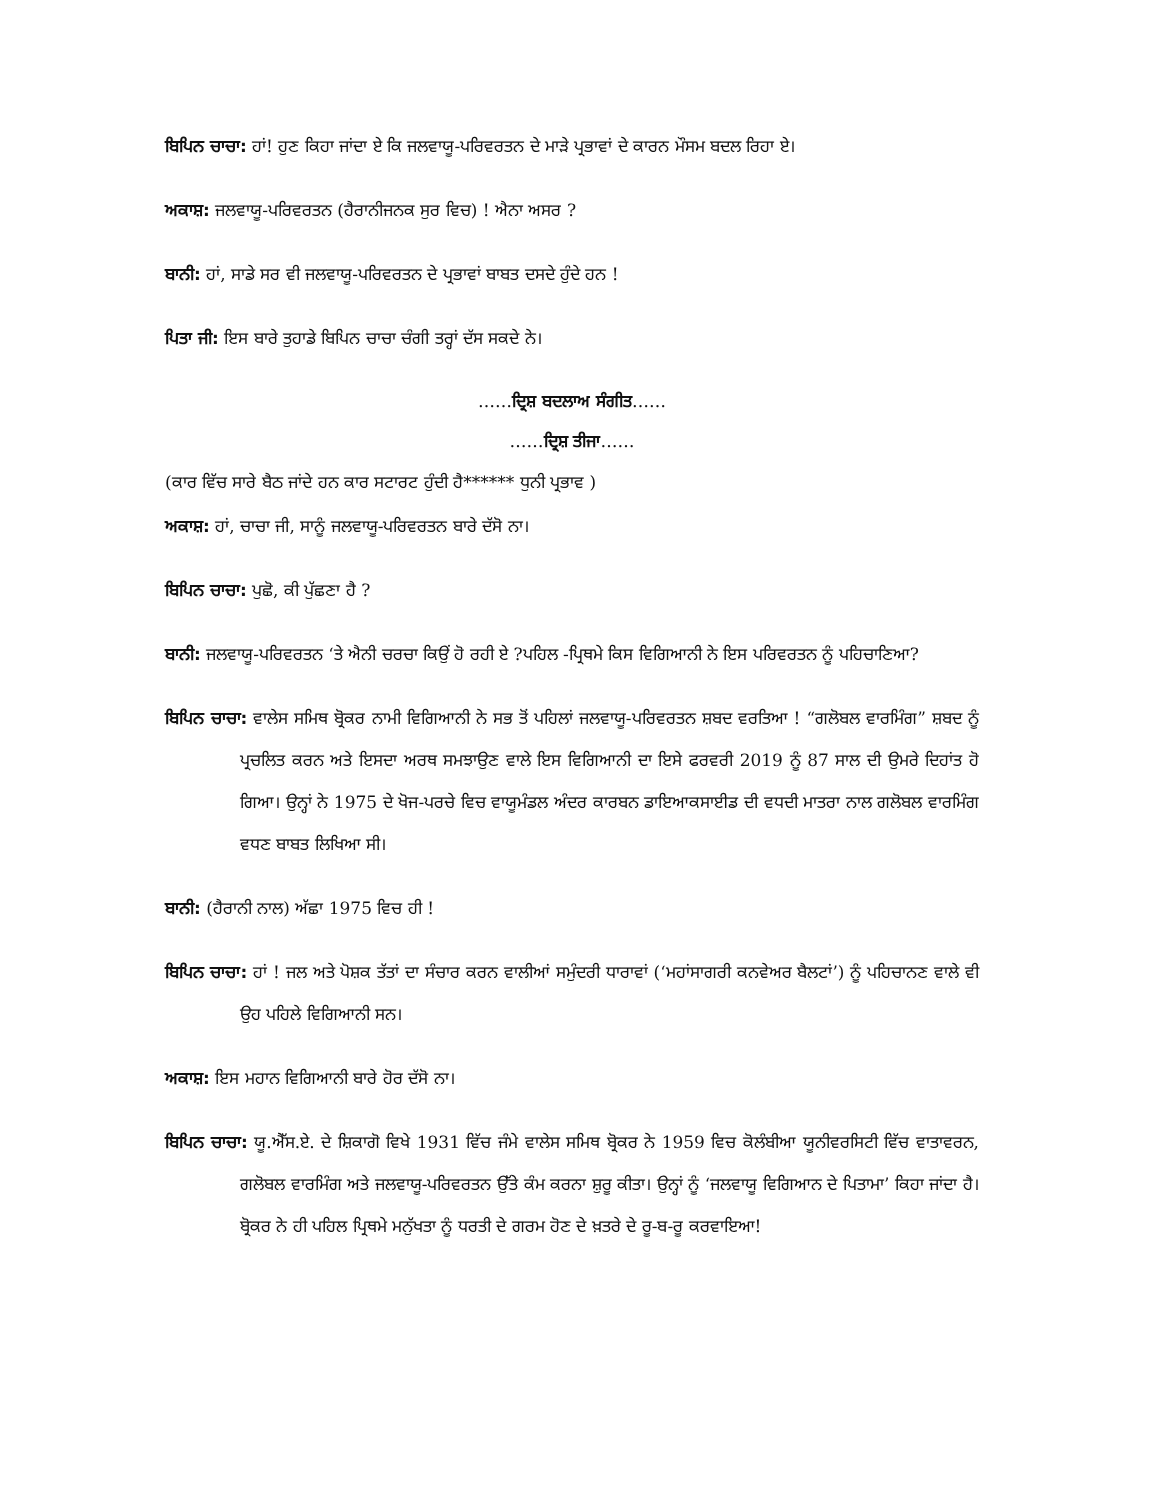ਬਿਪਿਨ ਚਾਚਾ: ਹਾਂ! ਹੁਣ ਕਿਹਾ ਜਾਂਦਾ ਏ ਕਿ ਜਲਵਾਯੂ-ਪਰਿਵਰਤਨ ਦੇ ਮਾੜੇ ਪ੍ਰਭਾਵਾਂ ਦੇ ਕਾਰਨ ਮੌਸਮ ਬਦਲ ਰਿਹਾ ਏ।
ਅਕਾਸ਼: ਜਲਵਾਯੂ-ਪਰਿਵਰਤਨ (ਹੈਰਾਨੀਜਨਕ ਸੁਰ ਵਿਚ) ! ਐਨਾ ਅਸਰ ?
ਬਾਨੀ: ਹਾਂ, ਸਾਡੇ ਸਰ ਵੀ ਜਲਵਾਯੂ-ਪਰਿਵਰਤਨ ਦੇ ਪ੍ਰਭਾਵਾਂ ਬਾਬਤ ਦਸਦੇ ਹੁੰਦੇ ਹਨ !
ਪਿਤਾ ਜੀ: ਇਸ ਬਾਰੇ ਤੁਹਾਡੇ ਬਿਪਿਨ ਚਾਚਾ ਚੰਗੀ ਤਰ੍ਹਾਂ ਦੱਸ ਸਕਦੇ ਨੇ।
……ਦ੍ਰਿਸ਼ ਬਦਲਾਅ ਸੰਗੀਤ……
……ਦ੍ਰਿਸ਼ ਤੀਜਾ……
(ਕਾਰ ਵਿੱਚ ਸਾਰੇ ਬੈਠ ਜਾਂਦੇ ਹਨ ਕਾਰ ਸਟਾਰਟ ਹੁੰਦੀ ਹੈ****** ਧੁਨੀ ਪ੍ਰਭਾਵ )
ਅਕਾਸ਼: ਹਾਂ, ਚਾਚਾ ਜੀ, ਸਾਨੂੰ ਜਲਵਾਯੂ-ਪਰਿਵਰਤਨ ਬਾਰੇ ਦੱਸੋ ਨਾ।
ਬਿਪਿਨ ਚਾਚਾ: ਪੁਛੋ, ਕੀ ਪੁੱਛਣਾ ਹੈ ?
ਬਾਨੀ: ਜਲਵਾਯੂ-ਪਰਿਵਰਤਨ ‘ਤੇ ਐਨੀ ਚਰਚਾ ਕਿਉਂ ਹੋ ਰਹੀ ਏ ?ਪਹਿਲ -ਪ੍ਰਿਥਮੇ ਕਿਸ ਵਿਗਿਆਨੀ ਨੇ ਇਸ ਪਰਿਵਰਤਨ ਨੂੰ ਪਹਿਚਾਣਿਆ?
ਬਿਪਿਨ ਚਾਚਾ: ਵਾਲੇਸ ਸਮਿਥ ਬ੍ਰੋਕਰ ਨਾਮੀ ਵਿਗਿਆਨੀ ਨੇ ਸਭ ਤੋਂ ਪਹਿਲਾਂ ਜਲਵਾਯੂ-ਪਰਿਵਰਤਨ ਸ਼ਬਦ ਵਰਤਿਆ ! “ਗਲੋਬਲ ਵਾਰਮਿੰਗ” ਸ਼ਬਦ ਨੂੰ ਪ੍ਰਚਲਿਤ ਕਰਨ ਅਤੇ ਇਸਦਾ ਅਰਥ ਸਮਝਾਉਣ ਵਾਲੇ ਇਸ ਵਿਗਿਆਨੀ ਦਾ ਇਸੇ ਫਰਵਰੀ 2019 ਨੂੰ 87 ਸਾਲ ਦੀ ਉਮਰੇ ਦਿਹਾਂਤ ਹੋ ਗਿਆ। ਉਨ੍ਹਾਂ ਨੇ 1975 ਦੇ ਖੋਜ-ਪਰਚੇ ਵਿਚ ਵਾਯੂਮੰਡਲ ਅੰਦਰ ਕਾਰਬਨ ਡਾਇਆਕਸਾਈਡ ਦੀ ਵਧਦੀ ਮਾਤਰਾ ਨਾਲ ਗਲੋਬਲ ਵਾਰਮਿੰਗ ਵਧਣ ਬਾਬਤ ਲਿਖਿਆ ਸੀ।
ਬਾਨੀ: (ਹੈਰਾਨੀ ਨਾਲ) ਅੱਛਾ 1975 ਵਿਚ ਹੀ !
ਬਿਪਿਨ ਚਾਚਾ: ਹਾਂ ! ਜਲ ਅਤੇ ਪੋਸ਼ਕ ਤੱਤਾਂ ਦਾ ਸੰਚਾਰ ਕਰਨ ਵਾਲੀਆਂ ਸਮੁੰਦਰੀ ਧਾਰਾਵਾਂ (‘ਮਹਾਂਸਾਗਰੀ ਕਨਵੇਅਰ ਬੈਲਟਾਂ’) ਨੂੰ ਪਹਿਚਾਨਣ ਵਾਲੇ ਵੀ ਉਹ ਪਹਿਲੇ ਵਿਗਿਆਨੀ ਸਨ।
ਅਕਾਸ਼: ਇਸ ਮਹਾਨ ਵਿਗਿਆਨੀ ਬਾਰੇ ਹੋਰ ਦੱਸੋ ਨਾ।
ਬਿਪਿਨ ਚਾਚਾ: ਯੂ.ਐੱਸ.ਏ. ਦੇ ਸ਼ਿਕਾਗੋ ਵਿਖੇ 1931 ਵਿੱਚ ਜੰਮੇ ਵਾਲੇਸ ਸਮਿਥ ਬ੍ਰੋਕਰ ਨੇ 1959 ਵਿਚ ਕੋਲੰਬੀਆ ਯੂਨੀਵਰਸਿਟੀ ਵਿੱਚ ਵਾਤਾਵਰਨ, ਗਲੋਬਲ ਵਾਰਮਿੰਗ ਅਤੇ ਜਲਵਾਯੂ-ਪਰਿਵਰਤਨ ਉੱਤੇ ਕੰਮ ਕਰਨਾ ਸ਼ੁਰੂ ਕੀਤਾ। ਉਨ੍ਹਾਂ ਨੂੰ ‘ਜਲਵਾਯੂ ਵਿਗਿਆਨ ਦੇ ਪਿਤਾਮਾ’ ਕਿਹਾ ਜਾਂਦਾ ਹੈ। ਬ੍ਰੋਕਰ ਨੇ ਹੀ ਪਹਿਲ ਪ੍ਰਿਥਮੇ ਮਨੁੱਖਤਾ ਨੂੰ ਧਰਤੀ ਦੇ ਗਰਮ ਹੋਣ ਦੇ ਖ਼ਤਰੇ ਦੇ ਰੂ-ਬ-ਰੂ ਕਰਵਾਇਆ!